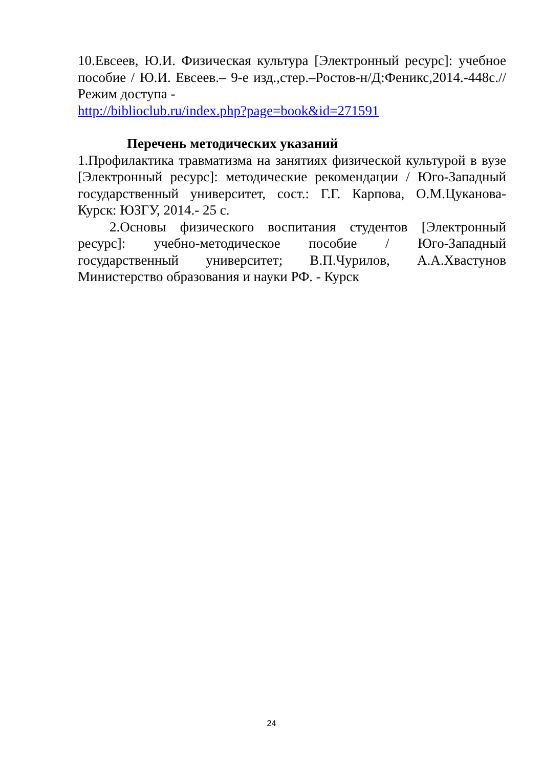10.Евсеев, Ю.И. Физическая культура [Электронный ресурс]: учебное пособие / Ю.И. Евсеев.– 9-е изд.,стер.–Ростов-н/Д:Феникс,2014.-448с.//Режим доступа -
http://biblioclub.ru/index.php?page=book&id=271591
Перечень методических указаний
1.Профилактика травматизма на занятиях физической культурой в вузе [Электронный ресурс]: методические рекомендации / Юго-Западный государственный университет, сост.: Г.Г. Карпова, О.М.Цуканова- Курск: ЮЗГУ, 2014.- 25 с.
2.Основы физического воспитания студентов [Электронный ресурс]: учебно-методическое пособие / Юго-Западный государственный университет; В.П.Чурилов, А.А.Хвастунов Министерство образования и науки РФ. - Курск
24